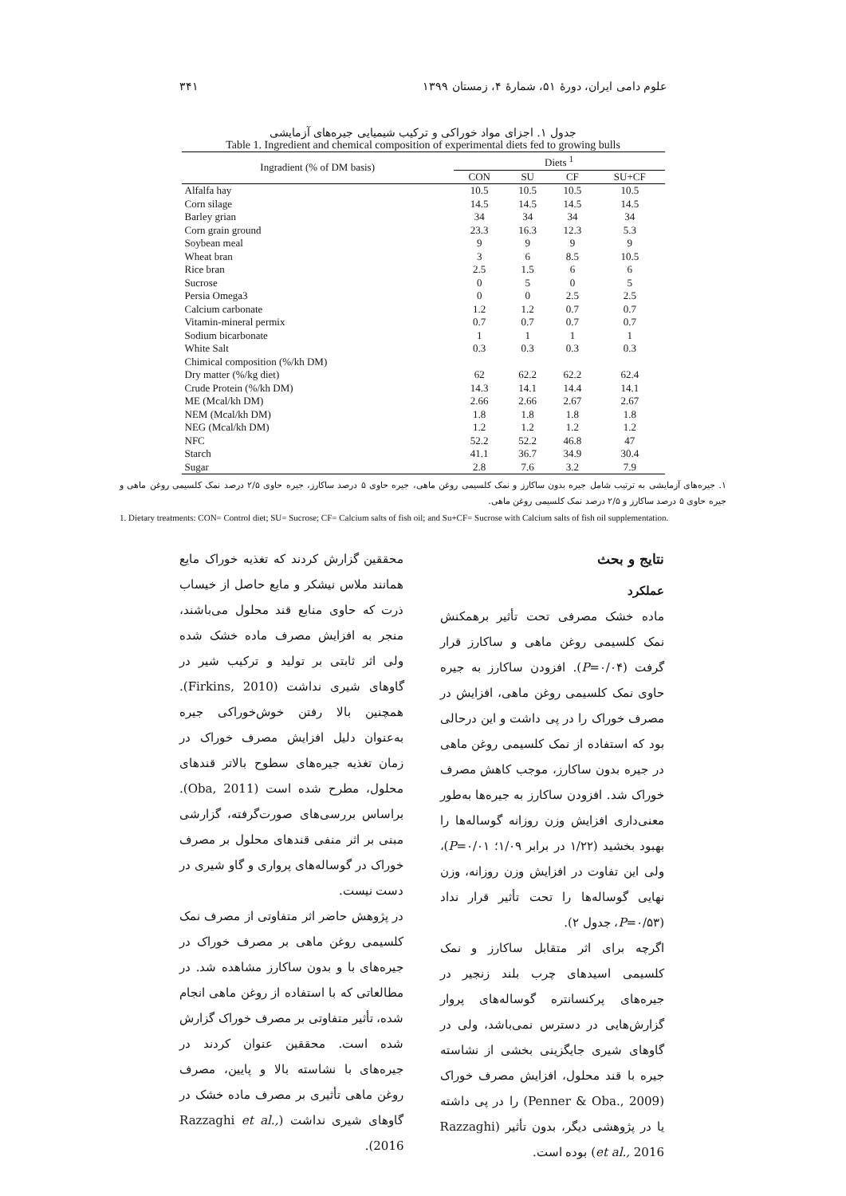علوم دامی ایران، دورهٔ ۵۱، شمارهٔ ۴، زمستان ۱۳۹۹ ۳۴۱
جدول ۱. اجزای مواد خوراکی و ترکیب شیمیایی جیره‌های آزمایشی
Table 1. Ingredient and chemical composition of experimental diets fed to growing bulls
| Ingradient (% of DM basis) | Diets <sup>1</sup> | | | |
| --- | --- | --- | --- | --- |
| | CON | SU | CF | SU+CF |
| Alfalfa hay | 10.5 | 10.5 | 10.5 | 10.5 |
| Corn silage | 14.5 | 14.5 | 14.5 | 14.5 |
| Barley grian | 34 | 34 | 34 | 34 |
| Corn grain ground | 23.3 | 16.3 | 12.3 | 5.3 |
| Soybean meal | 9 | 9 | 9 | 9 |
| Wheat bran | 3 | 6 | 8.5 | 10.5 |
| Rice bran | 2.5 | 1.5 | 6 | 6 |
| Sucrose | 0 | 5 | 0 | 5 |
| Persia Omega3 | 0 | 0 | 2.5 | 2.5 |
| Calcium carbonate | 1.2 | 1.2 | 0.7 | 0.7 |
| Vitamin-mineral permix | 0.7 | 0.7 | 0.7 | 0.7 |
| Sodium bicarbonate | 1 | 1 | 1 | 1 |
| White Salt | 0.3 | 0.3 | 0.3 | 0.3 |
| Chimical composition (%/kh DM) | | | | |
| Dry matter (%/kg diet) | 62 | 62.2 | 62.2 | 62.4 |
| Crude Protein (%/kh DM) | 14.3 | 14.1 | 14.4 | 14.1 |
| ME (Mcal/kh DM) | 2.66 | 2.66 | 2.67 | 2.67 |
| NEM (Mcal/kh DM) | 1.8 | 1.8 | 1.8 | 1.8 |
| NEG (Mcal/kh DM) | 1.2 | 1.2 | 1.2 | 1.2 |
| NFC | 52.2 | 52.2 | 46.8 | 47 |
| Starch | 41.1 | 36.7 | 34.9 | 30.4 |
| Sugar | 2.8 | 7.6 | 3.2 | 7.9 |
۱. جیره‌های آزمایشی به ترتیب شامل جیره بدون ساکارز و نمک کلسیمی روغن ماهی، جیره حاوی ۵ درصد ساکارز، جیره حاوی ۲/۵ درصد نمک کلسیمی روغن ماهی و جیره حاوی ۵ درصد ساکارز و ۲/۵ درصد نمک کلسیمی روغن ماهی.
1. Dietary treatments: CON= Control diet; SU= Sucrose; CF= Calcium salts of fish oil; and Su+CF= Sucrose with Calcium salts of fish oil supplementation.
نتایج و بحث
عملکرد
ماده خشک مصرفی تحت تأثیر برهمکنش نمک کلسیمی روغن ماهی و ساکارز قرار گرفت (P=۰/۰۴). افزودن ساکارز به جیره حاوی نمک کلسیمی روغن ماهی، افزایش در مصرف خوراک را در پی داشت و این درحالی بود که استفاده از نمک کلسیمی روغن ماهی در جیره بدون ساکارز، موجب کاهش مصرف خوراک شد. افزودن ساکارز به جیره‌ها به‌طور معنی‌داری افزایش وزن روزانه گوساله‌ها را بهبود بخشید (۱/۲۲ در برابر ۱/۰۹؛ P=۰/۰۱)، ولی این تفاوت در افزایش وزن روزانه، وزن نهایی گوساله‌ها را تحت تأثیر قرار نداد (P=۰/۵۳، جدول ۲).
اگرچه برای اثر متقابل ساکارز و نمک کلسیمی اسیدهای چرب بلند زنجیر در جیره‌های پرکنسانتره گوساله‌های پروار گزارش‌هایی در دسترس نمی‌باشد، ولی در گاوهای شیری جایگزینی بخشی از نشاسته جیره با قند محلول، افزایش مصرف خوراک (Penner & Oba., 2009) را در پی داشته یا در پژوهشی دیگر، بدون تأثیر (Razzaghi et al., 2016) بوده است.
محققین گزارش کردند که تغذیه خوراک مایع همانند ملاس نیشکر و مایع حاصل از خیساب ذرت که حاوی منابع قند محلول می‌باشند، منجر به افزایش مصرف ماده خشک شده ولی اثر ثابتی بر تولید و ترکیب شیر در گاوهای شیری نداشت (Firkins, 2010). همچنین بالا رفتن خوش‌خوراکی جیره به‌عنوان دلیل افزایش مصرف خوراک در زمان تغذیه جیره‌های سطوح بالاتر قندهای محلول، مطرح شده است (Oba, 2011). براساس بررسی‌های صورت‌گرفته، گزارشی مبنی بر اثر منفی قندهای محلول بر مصرف خوراک در گوساله‌های پرواری و گاو شیری در دست نیست.
در پژوهش حاضر اثر متفاوتی از مصرف نمک کلسیمی روغن ماهی بر مصرف خوراک در جیره‌های با و بدون ساکارز مشاهده شد. در مطالعاتی که با استفاده از روغن ماهی انجام شده، تأثیر متفاوتی بر مصرف خوراک گزارش شده است. محققین عنوان کردند در جیره‌های با نشاسته بالا و پایین، مصرف روغن ماهی تأثیری بر مصرف ماده خشک در گاوهای شیری نداشت (Razzaghi et al., 2016).